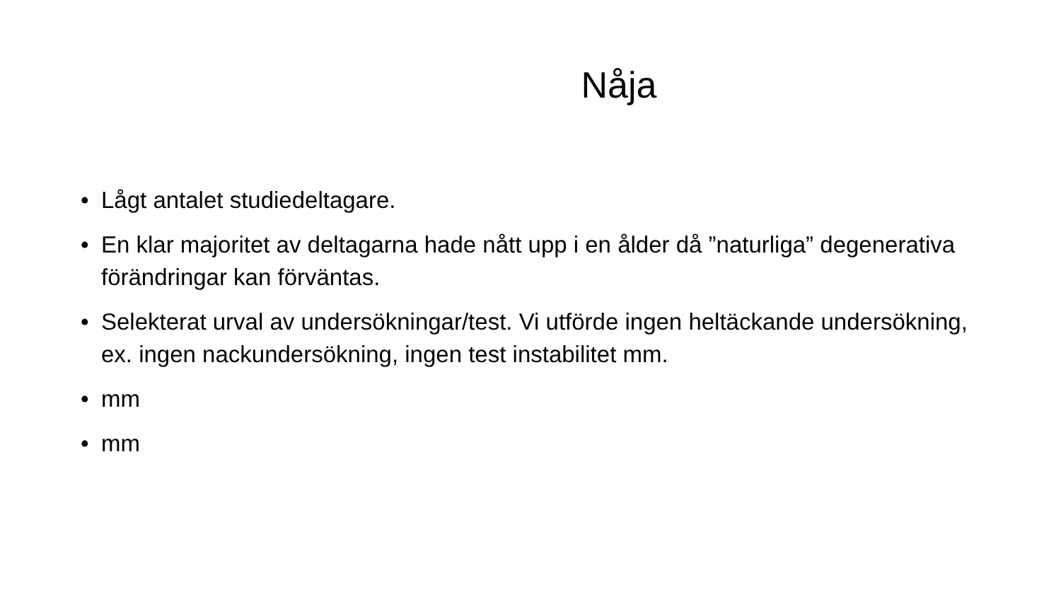Nåja
• Lågt antalet studiedeltagare.
• En klar majoritet av deltagarna hade nått upp i en ålder då ”naturliga” degenerativa förändringar kan förväntas.
• Selekterat urval av undersökningar/test. Vi utförde ingen heltäckande undersökning, ex. ingen nackundersökning, ingen test instabilitet mm.
• mm
• mm